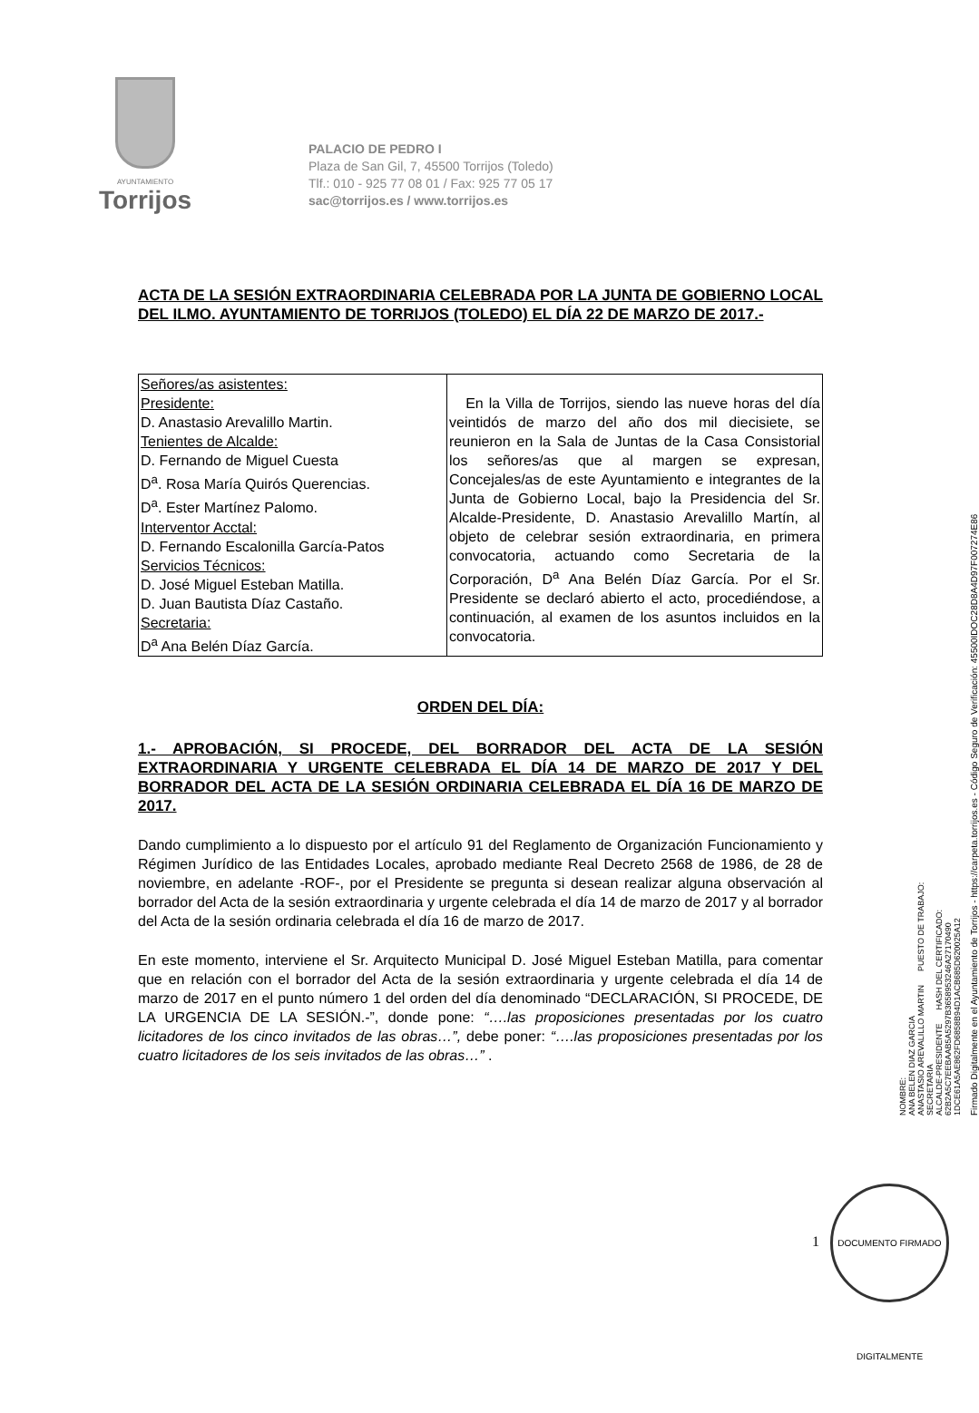AYUNTAMIENTO
Torrijos
PALACIO DE PEDRO I
Plaza de San Gil, 7, 45500 Torrijos (Toledo)
Tlf.: 010 - 925 77 08 01 / Fax: 925 77 05 17
sac@torrijos.es / www.torrijos.es
ACTA DE LA SESIÓN EXTRAORDINARIA CELEBRADA POR LA JUNTA DE GOBIERNO LOCAL DEL ILMO. AYUNTAMIENTO DE TORRIJOS (TOLEDO) EL DÍA 22 DE MARZO DE 2017.-
| Señores/as asistentes: Presidente: D. Anastasio Arevalillo Martin. Tenientes de Alcalde: D. Fernando de Miguel Cuesta D<sup>a</sup>. Rosa María Quirós Querencias. D<sup>a</sup>. Ester Martínez Palomo. Interventor Acctal: D. Fernando Escalonilla García-Patos Servicios Técnicos: D. José Miguel Esteban Matilla. D. Juan Bautista Díaz Castaño. Secretaria: D<sup>a</sup> Ana Belén Díaz García. | En la Villa de Torrijos, siendo las nueve horas del día veintidós de marzo del año dos mil diecisiete, se reunieron en la Sala de Juntas de la Casa Consistorial los señores/as que al margen se expresan, Concejales/as de este Ayuntamiento e integrantes de la Junta de Gobierno Local, bajo la Presidencia del Sr. Alcalde-Presidente, D. Anastasio Arevalillo Martín, al objeto de celebrar sesión extraordinaria, en primera convocatoria, actuando como Secretaria de la Corporación, D<sup>a</sup> Ana Belén Díaz García. Por el Sr. Presidente se declaró abierto el acto, procediéndose, a continuación, al examen de los asuntos incluidos en la convocatoria. |
ORDEN DEL DÍA:
1.- APROBACIÓN, SI PROCEDE, DEL BORRADOR DEL ACTA DE LA SESIÓN EXTRAORDINARIA Y URGENTE CELEBRADA EL DÍA 14 DE MARZO DE 2017 Y DEL BORRADOR DEL ACTA DE LA SESIÓN ORDINARIA CELEBRADA EL DÍA 16 DE MARZO DE 2017.
Dando cumplimiento a lo dispuesto por el artículo 91 del Reglamento de Organización Funcionamiento y Régimen Jurídico de las Entidades Locales, aprobado mediante Real Decreto 2568 de 1986, de 28 de noviembre, en adelante -ROF-, por el Presidente se pregunta si desean realizar alguna observación al borrador del Acta de la sesión extraordinaria y urgente celebrada el día 14 de marzo de 2017 y al borrador del Acta de la sesión ordinaria celebrada el día 16 de marzo de 2017.
En este momento, interviene el Sr. Arquitecto Municipal D. José Miguel Esteban Matilla, para comentar que en relación con el borrador del Acta de la sesión extraordinaria y urgente celebrada el día 14 de marzo de 2017 en el punto número 1 del orden del día denominado “DECLARACIÓN, SI PROCEDE, DE LA URGENCIA DE LA SESIÓN.-”, donde pone: “….las proposiciones presentadas por los cuatro licitadores de los cinco invitados de las obras…”, debe poner: “….las proposiciones presentadas por los cuatro licitadores de los seis invitados de las obras…” .
NOMBRE:
ANA BELEN DIAZ GARCIA
ANASTASIO AREVALILLO MARTIN PUESTO DE TRABAJO:
SECRETARIA
ALCALDE-PRESIDENTE HASH DEL CERTIFICADO:
62B2A5C7EEBAAB5A5297B3658953246A27170490
1DCE61A5AE862FD6858B94D1ACB685D620025A12
Firmado Digitalmente en el Ayuntamiento de Torrijos - https://carpeta.torrijos.es - Código Seguro de Verificación: 45500IDOC28D8A4D97F007274E86
1
DOCUMENTO FIRMADO DIGITALMENTE